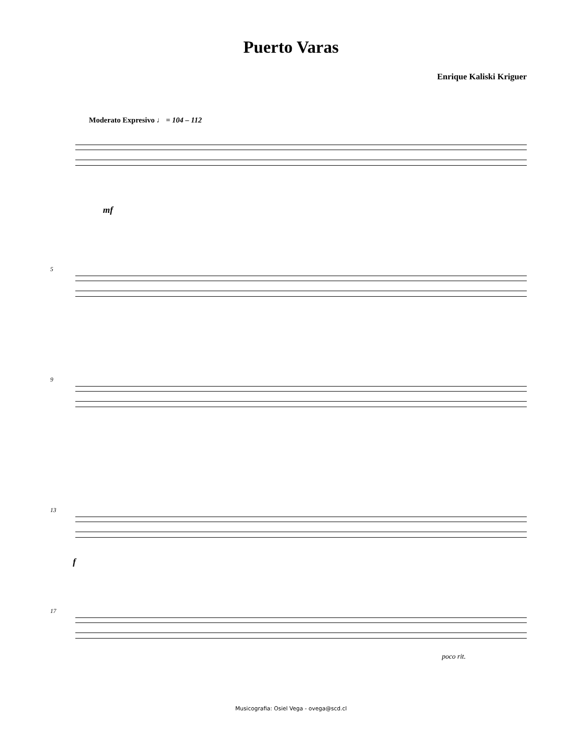Puerto Varas
Enrique Kaliski Kriguer
Moderato Expresivo ♩ = 104 – 112
mf
5
9
13
f
17
poco rit.
Musicografia: Osiel Vega - ovega@scd.cl